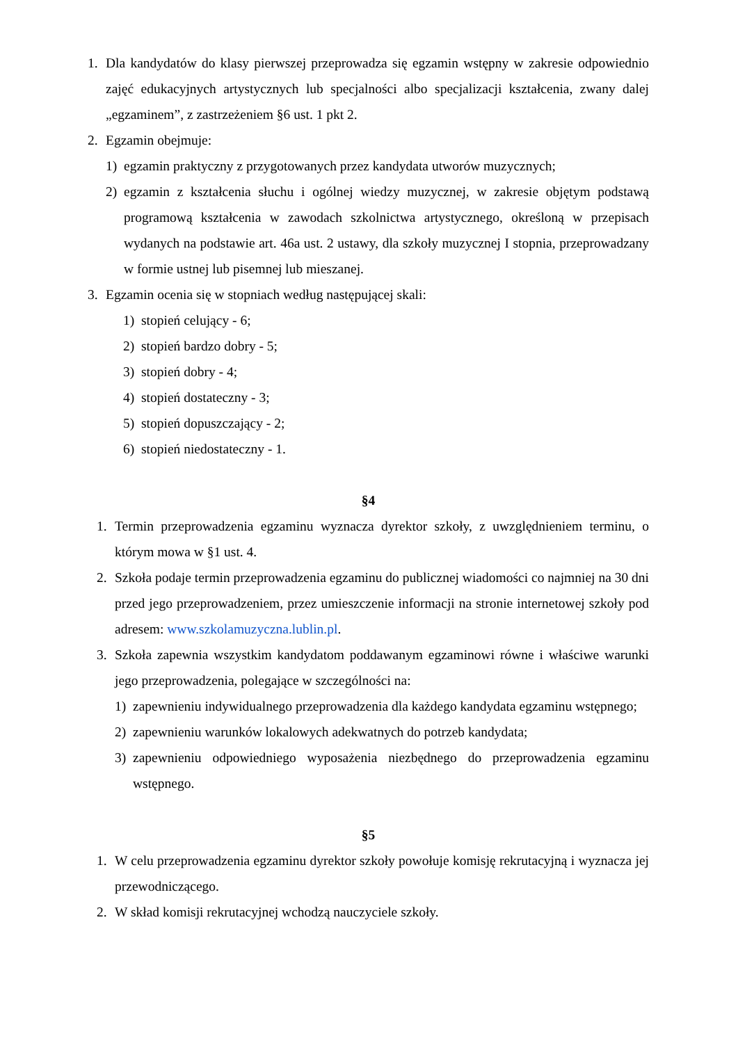1. Dla kandydatów do klasy pierwszej przeprowadza się egzamin wstępny w zakresie odpowiednio zajęć edukacyjnych artystycznych lub specjalności albo specjalizacji kształcenia, zwany dalej „egzaminem”, z zastrzeżeniem §6 ust. 1 pkt 2.
2. Egzamin obejmuje:
1) egzamin praktyczny z przygotowanych przez kandydata utworów muzycznych;
2) egzamin z kształcenia słuchu i ogólnej wiedzy muzycznej, w zakresie objętym podstawą programową kształcenia w zawodach szkolnictwa artystycznego, określoną w przepisach wydanych na podstawie art. 46a ust. 2 ustawy, dla szkoły muzycznej I stopnia, przeprowadzany w formie ustnej lub pisemnej lub mieszanej.
3. Egzamin ocenia się w stopniach według następującej skali:
1) stopień celujący - 6;
2) stopień bardzo dobry - 5;
3) stopień dobry - 4;
4) stopień dostateczny - 3;
5) stopień dopuszczający - 2;
6) stopień niedostateczny - 1.
§4
1. Termin przeprowadzenia egzaminu wyznacza dyrektor szkoły, z uwzględnieniem terminu, o którym mowa w §1 ust. 4.
2. Szkoła podaje termin przeprowadzenia egzaminu do publicznej wiadomości co najmniej na 30 dni przed jego przeprowadzeniem, przez umieszczenie informacji na stronie internetowej szkoły pod adresem: www.szkolamuzyczna.lublin.pl.
3. Szkoła zapewnia wszystkim kandydatom poddawanym egzaminowi równe i właściwe warunki jego przeprowadzenia, polegające w szczególności na:
1) zapewnieniu indywidualnego przeprowadzenia dla każdego kandydata egzaminu wstępnego;
2) zapewnieniu warunków lokalowych adekwatnych do potrzeb kandydata;
3) zapewnieniu odpowiedniego wyposażenia niezbędnego do przeprowadzenia egzaminu wstępnego.
§5
1. W celu przeprowadzenia egzaminu dyrektor szkoły powołuje komisję rekrutacyjną i wyznacza jej przewodniczącego.
2. W skład komisji rekrutacyjnej wchodzą nauczyciele szkoły.